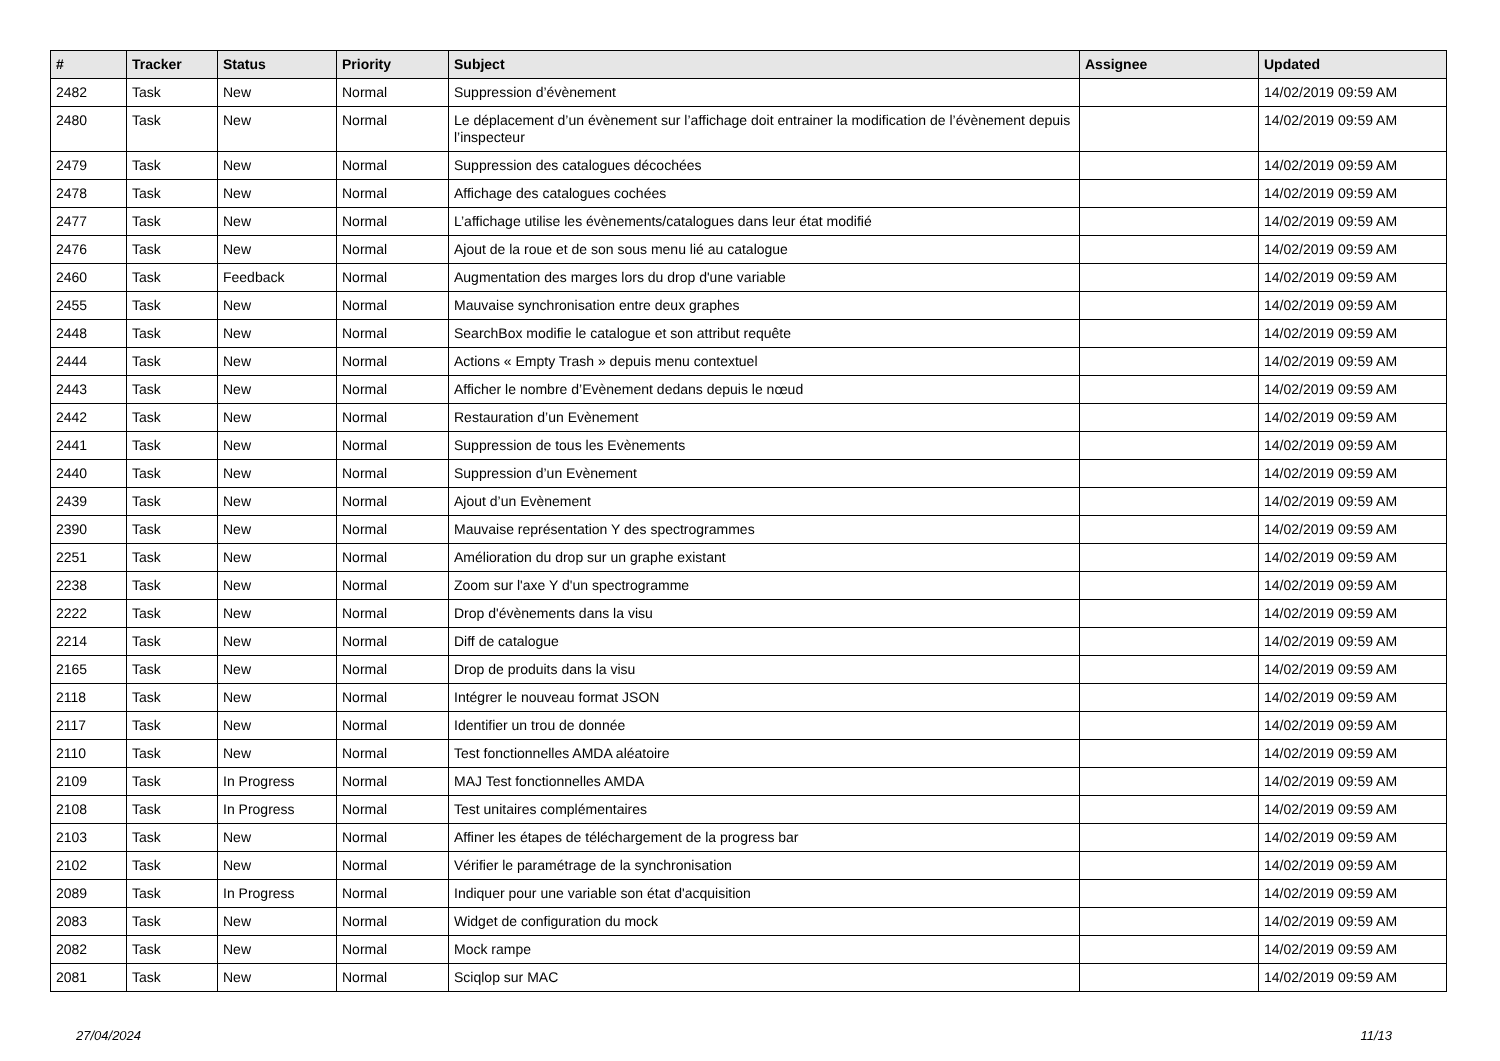| # | Tracker | Status | Priority | Subject | Assignee | Updated |
| --- | --- | --- | --- | --- | --- | --- |
| 2482 | Task | New | Normal | Suppression d’évènement | | 14/02/2019 09:59 AM |
| 2480 | Task | New | Normal | Le déplacement d’un évènement sur l’affichage doit entrainer la modification de l’évènement depuis l’inspecteur | | 14/02/2019 09:59 AM |
| 2479 | Task | New | Normal | Suppression des catalogues décochées | | 14/02/2019 09:59 AM |
| 2478 | Task | New | Normal | Affichage des catalogues cochées | | 14/02/2019 09:59 AM |
| 2477 | Task | New | Normal | L’affichage utilise les évènements/catalogues dans leur état modifié | | 14/02/2019 09:59 AM |
| 2476 | Task | New | Normal | Ajout de la roue et de son sous menu lié au catalogue | | 14/02/2019 09:59 AM |
| 2460 | Task | Feedback | Normal | Augmentation des marges lors du drop d'une variable | | 14/02/2019 09:59 AM |
| 2455 | Task | New | Normal | Mauvaise synchronisation entre deux graphes | | 14/02/2019 09:59 AM |
| 2448 | Task | New | Normal | SearchBox modifie le catalogue et son attribut requête | | 14/02/2019 09:59 AM |
| 2444 | Task | New | Normal | Actions « Empty Trash » depuis menu contextuel | | 14/02/2019 09:59 AM |
| 2443 | Task | New | Normal | Afficher le nombre d’Evènement dedans depuis le nœud | | 14/02/2019 09:59 AM |
| 2442 | Task | New | Normal | Restauration d’un Evènement | | 14/02/2019 09:59 AM |
| 2441 | Task | New | Normal | Suppression de tous les Evènements | | 14/02/2019 09:59 AM |
| 2440 | Task | New | Normal | Suppression d’un Evènement | | 14/02/2019 09:59 AM |
| 2439 | Task | New | Normal | Ajout d’un Evènement | | 14/02/2019 09:59 AM |
| 2390 | Task | New | Normal | Mauvaise représentation Y des spectrogrammes | | 14/02/2019 09:59 AM |
| 2251 | Task | New | Normal | Amélioration du drop sur un graphe existant | | 14/02/2019 09:59 AM |
| 2238 | Task | New | Normal | Zoom sur l'axe Y d'un spectrogramme | | 14/02/2019 09:59 AM |
| 2222 | Task | New | Normal | Drop d'évènements dans la visu | | 14/02/2019 09:59 AM |
| 2214 | Task | New | Normal | Diff de catalogue | | 14/02/2019 09:59 AM |
| 2165 | Task | New | Normal | Drop de produits dans la visu | | 14/02/2019 09:59 AM |
| 2118 | Task | New | Normal | Intégrer le nouveau format JSON | | 14/02/2019 09:59 AM |
| 2117 | Task | New | Normal | Identifier un trou de donnée | | 14/02/2019 09:59 AM |
| 2110 | Task | New | Normal | Test fonctionnelles AMDA aléatoire | | 14/02/2019 09:59 AM |
| 2109 | Task | In Progress | Normal | MAJ Test fonctionnelles AMDA | | 14/02/2019 09:59 AM |
| 2108 | Task | In Progress | Normal | Test unitaires complémentaires | | 14/02/2019 09:59 AM |
| 2103 | Task | New | Normal | Affiner les étapes de téléchargement de la progress bar | | 14/02/2019 09:59 AM |
| 2102 | Task | New | Normal | Vérifier le paramétrage de la synchronisation | | 14/02/2019 09:59 AM |
| 2089 | Task | In Progress | Normal | Indiquer pour une variable son état d'acquisition | | 14/02/2019 09:59 AM |
| 2083 | Task | New | Normal | Widget de configuration du mock | | 14/02/2019 09:59 AM |
| 2082 | Task | New | Normal | Mock rampe | | 14/02/2019 09:59 AM |
| 2081 | Task | New | Normal | Sciqlop sur MAC | | 14/02/2019 09:59 AM |
27/04/2024 11/13